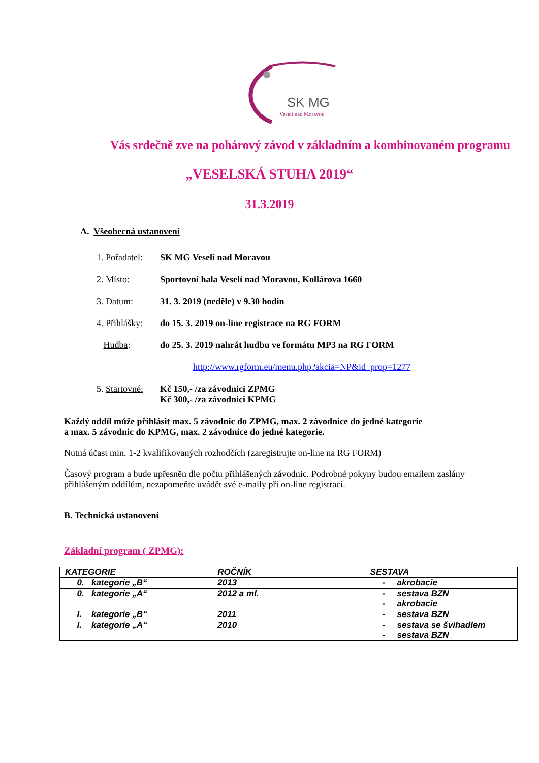SK MG
Veselí nad Moravou
Vás srdečně zve na pohárový závod v základním a kombinovaném programu
„VESELSKÁ STUHA 2019“
31.3.2019
A. Všeobecná ustanovení
1. Pořadatel: SK MG Veselí nad Moravou
2. Místo: Sportovní hala Veselí nad Moravou, Kollárova 1660
3. Datum: 31. 3. 2019 (neděle) v 9.30 hodin
4. Přihlášky: do 15. 3. 2019 on-line registrace na RG FORM
Hudba: do 25. 3. 2019 nahrát hudbu ve formátu MP3 na RG FORM
http://www.rgform.eu/menu.php?akcia=NP&id_prop=1277
5. Startovné: Kč 150,- /za závodnici ZPMG
Kč 300,- /za závodnici KPMG
Každý oddíl může přihlásit max. 5 závodnic do ZPMG, max. 2 závodnice do jedné kategorie
a max. 5 závodnic do KPMG, max. 2 závodnice do jedné kategorie.
Nutná účast min. 1-2 kvalifikovaných rozhodčích (zaregistrujte on-line na RG FORM)
Časový program a bude upřesněn dle počtu přihlášených závodnic. Podrobné pokyny budou emailem zaslány přihlášeným oddílům, nezapomeňte uvádět své e-maily při on-line registraci.
B. Technická ustanovení
Základní program ( ZPMG):
| KATEGORIE | ROČNÍK | SESTAVA |
| --- | --- | --- |
| 0. kategorie „B“ | 2013 | - akrobacie |
| 0. kategorie „A“ | 2012 a ml. | - sestava BZN - akrobacie |
| I. kategorie „B“ | 2011 | - sestava BZN |
| I. kategorie „A“ | 2010 | - sestava se švihadlem - sestava BZN |